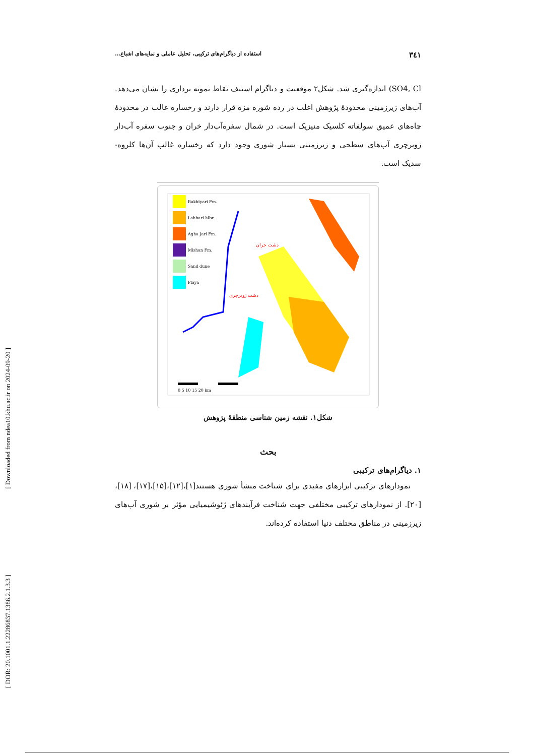[ Downloaded from ndea10.khu.ac.ir on 2024-09-20 ]
[ DOR: 20.1001.1.22286837.1386.2.1.3.3 ]
۳٤۱ استفاده از دیاگرام‌های ترکیبی، تحلیل عاملی و نمایه‌های اشباع...
SO4, Cl) اندازه‌گیری شد. شکل۲ موقعیت و دیاگرام استیف نقاط نمونه برداری را نشان می‌دهد. آب‌های زیرزمینی محدودهٔ پژوهش اغلب در رده شوره مزه قرار دارند و رخساره غالب در محدودهٔ چاه‌های عمیق سولفاته کلسیک منیزیک است. در شمال سفره‌آب‌دار خران و جنوب سفره آب‌دار زویرچری آب‌های سطحی و زیرزمینی بسیار شوری وجود دارد که رخساره غالب آن‌ها کلروه- سدیک است.
Bakhtyari Fm.
Lahbari Mbr.
Agha Jari Fm.
Mishan Fm.
Sand dune
Playa
دشت خران
دشت زویرچری
0 5 10 15 20 km
شکل۱. نقشه زمین شناسی منطقهٔ پژوهش
بحث
۱. دیاگرام‌های ترکیبی
نمودارهای ترکیبی ابزارهای مفیدی برای شناخت منشأ شوری هستند[۱]،[۱۲]،[۱۵]،[۱۷]، [۱۸]،[۲۰]. از نمودارهای ترکیبی مختلفی جهت شناخت فرآیندهای ژئوشیمیایی مؤثر بر شوری آب‌های زیرزمینی در مناطق مختلف دنیا استفاده کرده‌اند.